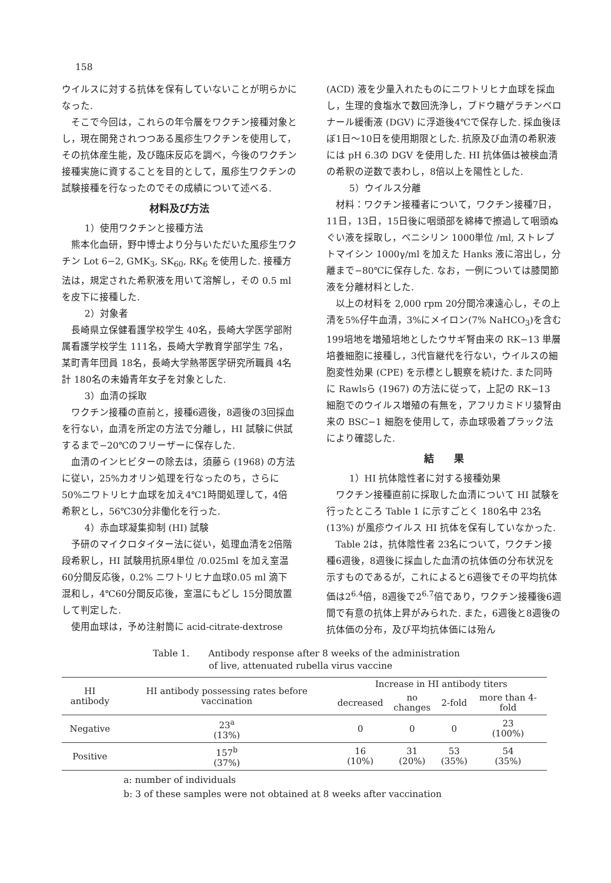158
ウイルスに対する抗体を保有していないことが明らかになった.
そこで今回は，これらの年令層をワクチン接種対象とし，現在開発されつつある風疹生ワクチンを使用して，その抗体産生能，及び臨床反応を調べ，今後のワクチン接種実施に資することを目的として，風疹生ワクチンの試験接種を行なったのでその成績について述べる.
材料及び方法
1）使用ワクチンと接種方法
熊本化血研，野中博士より分与いただいた風疹生ワクチン Lot 6−2, GMK<sub>3</sub>, SK<sub>60</sub>, RK<sub>6</sub> を使用した. 接種方法は，規定された希釈液を用いて溶解し，その 0.5 ml を皮下に接種した.
2）対象者
長崎県立保健看護学校学生 40名，長崎大学医学部附属看護学校学生 111名，長崎大学教育学部学生 7名，某町青年団員 18名，長崎大学熱帯医学研究所職員 4名計 180名の未婚青年女子を対象とした.
3）血清の採取
ワクチン接種の直前と，接種6週後，8週後の3回採血を行ない，血清を所定の方法で分離し，HI 試験に供試するまで−20℃のフリーザーに保存した.
血清のインヒビターの除去は，須藤ら (1968) の方法に従い，25%カオリン処理を行なったのち，さらに50%ニワトリヒナ血球を加え4℃1時間処理して，4倍希釈とし，56℃30分非働化を行った.
4）赤血球凝集抑制 (HI) 試験
予研のマイクロタイター法に従い，処理血清を2倍階段希釈し，HI 試験用抗原4単位 /0.025ml を加え室温 60分間反応後，0.2% ニワトリヒナ血球0.05 ml 滴下混和し，4℃60分間反応後，室温にもどし 15分間放置して判定した.
使用血球は，予め注射筒に acid-citrate-dextrose
(ACD) 液を少量入れたものにニワトリヒナ血球を採血し，生理的食塩水で数回洗浄し，ブドウ糖ゲラチンベロナール緩衝液 (DGV) に浮遊後4℃で保存した. 採血後ほぼ1日〜10日を使用期限とした. 抗原及び血清の希釈液には pH 6.3の DGV を使用した. HI 抗体価は被検血清の希釈の逆数で表わし，8倍以上を陽性とした.
5）ウイルス分離
材料：ワクチン接種者について，ワクチン接種7日，11日，13日，15日後に咽頭部を綿棒で擦過して咽頭ぬぐい液を採取し，ペニシリン 1000単位 /ml, ストレプトマイシン 1000γ/ml を加えた Hanks 液に溶出し，分離まで−80℃に保存した. なお，一例については膝関節液を分離材料とした.
以上の材料を 2,000 rpm 20分間冷凍遠心し，その上清を5%仔牛血清，3%にメイロン(7% NaHCO<sub>3</sub>)を含む 199培地を増殖培地としたウサギ腎由来の RK−13 単層培養細胞に接種し，3代盲継代を行ない，ウイルスの細胞変性効果 (CPE) を示標とし観察を続けた. また同時に Rawlsら (1967) の方法に従って，上記の RK−13 細胞でのウイルス増殖の有無を，アフリカミドリ猿腎由来の BSC−1 細胞を使用して，赤血球吸着プラック法により確認した.
結　　果
1）HI 抗体陰性者に対する接種効果
ワクチン接種直前に採取した血清について HI 試験を行ったところ Table 1 に示すごとく 180名中 23名 (13%) が風疹ウイルス HI 抗体を保有していなかった.
Table 2は，抗体陰性者 23名について，ワクチン接種6週後，8週後に採血した血清の抗体価の分布状況を示すものであるが，これによると6週後でその平均抗体価は2<sup>6.4</sup>倍，8週後で2<sup>6.7</sup>倍であり，ワクチン接種後6週間で有意の抗体上昇がみられた. また，6週後と8週後の抗体価の分布，及び平均抗体価には殆ん
Table 1.　　Antibody response after 8 weeks of the administration
of live, attenuated rubella virus vaccine
| HI antibody | HI antibody possessing rates before vaccination | Increase in HI antibody titers | | | |
| --- | --- | --- | --- | --- | --- |
| | | decreased | no changes | 2-fold | more than 4-fold |
| Negative | 23<sup>a</sup> (13%) | 0 | 0 | 0 | 23 (100%) |
| Positive | 157<sup>b</sup> (37%) | 16 (10%) | 31 (20%) | 53 (35%) | 54 (35%) |
a: number of individuals
b: 3 of these samples were not obtained at 8 weeks after vaccination